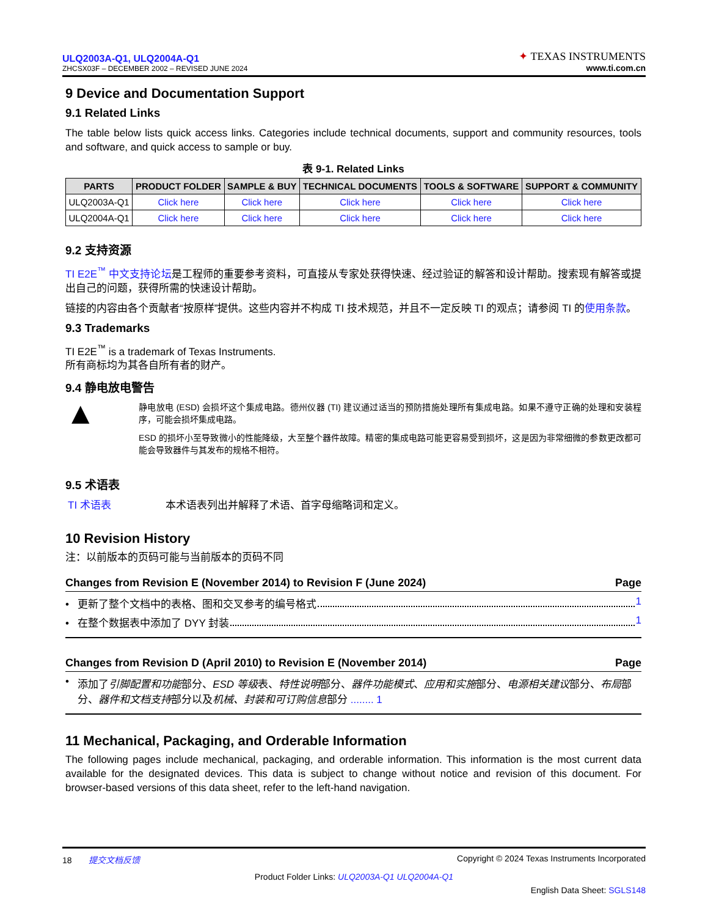ULQ2003A-Q1, ULQ2004A-Q1
ZHCSX03F – DECEMBER 2002 – REVISED JUNE 2024
✦ TEXAS INSTRUMENTS
www.ti.com.cn
9 Device and Documentation Support
9.1 Related Links
The table below lists quick access links. Categories include technical documents, support and community resources, tools and software, and quick access to sample or buy.
表 9-1. Related Links
| PARTS | PRODUCT FOLDER | SAMPLE & BUY | TECHNICAL DOCUMENTS | TOOLS & SOFTWARE | SUPPORT & COMMUNITY |
| --- | --- | --- | --- | --- | --- |
| ULQ2003A-Q1 | Click here | Click here | Click here | Click here | Click here |
| ULQ2004A-Q1 | Click here | Click here | Click here | Click here | Click here |
9.2 支持资源
TI E2E<sup>™</sup> 中文支持论坛是工程师的重要参考资料，可直接从专家处获得快速、经过验证的解答和设计帮助。搜索现有解答或提出自己的问题，获得所需的快速设计帮助。
链接的内容由各个贡献者“按原样”提供。这些内容并不构成 TI 技术规范，并且不一定反映 TI 的观点；请参阅 TI 的使用条款。
9.3 Trademarks
TI E2E<sup>™</sup> is a trademark of Texas Instruments.
所有商标均为其各自所有者的财产。
9.4 静电放电警告
▲
静电放电 (ESD) 会损坏这个集成电路。德州仪器 (TI) 建议通过适当的预防措施处理所有集成电路。如果不遵守正确的处理和安装程序，可能会损坏集成电路。
ESD 的损坏小至导致微小的性能降级，大至整个器件故障。精密的集成电路可能更容易受到损坏，这是因为非常细微的参数更改都可能会导致器件与其发布的规格不相符。
9.5 术语表
TI 术语表 本术语表列出并解释了术语、首字母缩略词和定义。
10 Revision History
注：以前版本的页码可能与当前版本的页码不同
Changes from Revision E (November 2014) to Revision F (June 2024) Page
• 更新了整个文档中的表格、图和交叉参考的编号格式 1
• 在整个数据表中添加了 DYY 封装 1
Changes from Revision D (April 2010) to Revision E (November 2014) Page
• 添加了引脚配置和功能部分、ESD 等级表、特性说明部分、器件功能模式、应用和实施部分、电源相关建议部分、布局部分、器件和文档支持部分以及机械、封装和可订购信息部分 ........ 1
11 Mechanical, Packaging, and Orderable Information
The following pages include mechanical, packaging, and orderable information. This information is the most current data available for the designated devices. This data is subject to change without notice and revision of this document. For browser-based versions of this data sheet, refer to the left-hand navigation.
18 提交文档反馈 Copyright © 2024 Texas Instruments Incorporated
Product Folder Links: ULQ2003A-Q1 ULQ2004A-Q1
English Data Sheet: SGLS148